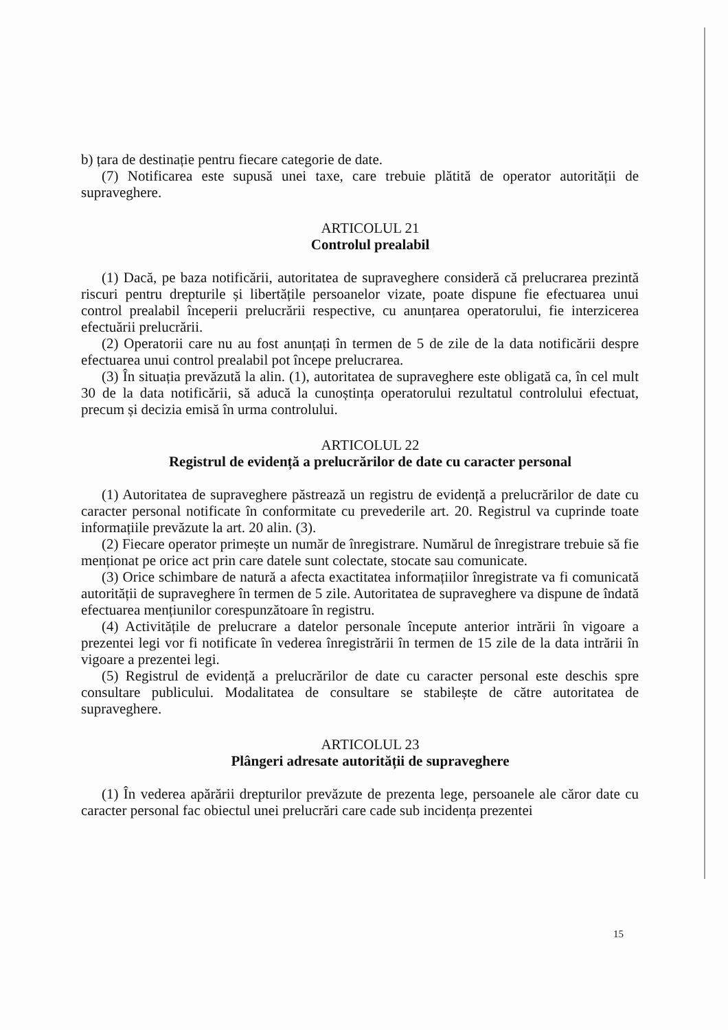b) țara de destinație pentru fiecare categorie de date.
(7) Notificarea este supusă unei taxe, care trebuie plătită de operator autorității de supraveghere.
ARTICOLUL 21
Controlul prealabil
(1) Dacă, pe baza notificării, autoritatea de supraveghere consideră că prelucrarea prezintă riscuri pentru drepturile și libertățile persoanelor vizate, poate dispune fie efectuarea unui control prealabil începerii prelucrării respective, cu anunțarea operatorului, fie interzicerea efectuării prelucrării.
(2) Operatorii care nu au fost anunțați în termen de 5 de zile de la data notificării despre efectuarea unui control prealabil pot începe prelucrarea.
(3) În situația prevăzută la alin. (1), autoritatea de supraveghere este obligată ca, în cel mult 30 de la data notificării, să aducă la cunoștința operatorului rezultatul controlului efectuat, precum și decizia emisă în urma controlului.
ARTICOLUL 22
Registrul de evidență a prelucrărilor de date cu caracter personal
(1) Autoritatea de supraveghere păstrează un registru de evidență a prelucrărilor de date cu caracter personal notificate în conformitate cu prevederile art. 20. Registrul va cuprinde toate informațiile prevăzute la art. 20 alin. (3).
(2) Fiecare operator primește un număr de înregistrare. Numărul de înregistrare trebuie să fie menționat pe orice act prin care datele sunt colectate, stocate sau comunicate.
(3) Orice schimbare de natură a afecta exactitatea informațiilor înregistrate va fi comunicată autorității de supraveghere în termen de 5 zile. Autoritatea de supraveghere va dispune de îndată efectuarea mențiunilor corespunzătoare în registru.
(4) Activitățile de prelucrare a datelor personale începute anterior intrării în vigoare a prezentei legi vor fi notificate în vederea înregistrării în termen de 15 zile de la data intrării în vigoare a prezentei legi.
(5) Registrul de evidență a prelucrărilor de date cu caracter personal este deschis spre consultare publicului. Modalitatea de consultare se stabilește de către autoritatea de supraveghere.
ARTICOLUL 23
Plângeri adresate autorității de supraveghere
(1) În vederea apărării drepturilor prevăzute de prezenta lege, persoanele ale căror date cu caracter personal fac obiectul unei prelucrări care cade sub incidența prezentei
15